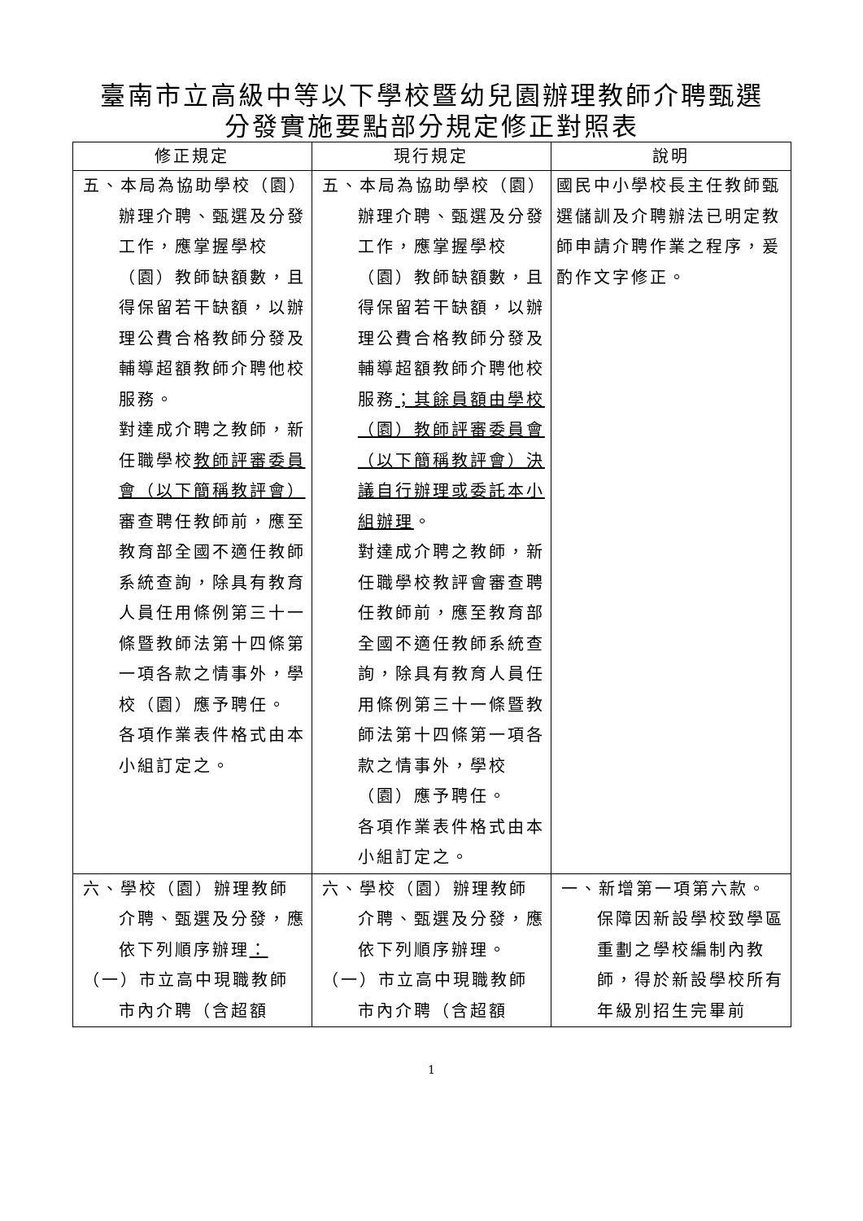臺南市立高級中等以下學校暨幼兒園辦理教師介聘甄選
分發實施要點部分規定修正對照表
| 修正規定 | 現行規定 | 說明 |
| --- | --- | --- |
| 五、本局為協助學校（園）辦理介聘、甄選及分發工作，應掌握學校（園）教師缺額數，且得保留若干缺額，以辦理公費合格教師分發及輔導超額教師介聘他校服務。 對達成介聘之教師，新任職學校 教師評審委員會（以下簡稱教評會） 審查聘任教師前，應至教育部全國不適任教師系統查詢，除具有教育人員任用條例第三十一條暨教師法第十四條第一項各款之情事外，學校（園）應予聘任。 各項作業表件格式由本小組訂定之。 | 五、本局為協助學校（園）辦理介聘、甄選及分發工作，應掌握學校（園）教師缺額數，且得保留若干缺額，以辦理公費合格教師分發及輔導超額教師介聘他校服務 ；其餘員額由學校（園）教師評審委員會（以下簡稱教評會）決議自行辦理或委託本小組辦理 。 對達成介聘之教師，新任職學校教評會審查聘任教師前，應至教育部全國不適任教師系統查詢，除具有教育人員任用條例第三十一條暨教師法第十四條第一項各款之情事外，學校（園）應予聘任。 各項作業表件格式由本小組訂定之。 | 國民中小學校長主任教師甄選儲訓及介聘辦法已明定教師申請介聘作業之程序，爰酌作文字修正。 |
| 六、學校（園）辦理教師介聘、甄選及分發，應依下列順序辦理 ： （一）市立高中現職教師市內介聘（含超額 | 六、學校（園）辦理教師介聘、甄選及分發，應依下列順序辦理。 （一）市立高中現職教師市內介聘（含超額 | 一、新增第一項第六款。保障因新設學校致學區重劃之學校編制內教師，得於新設學校所有年級別招生完畢前 |
1